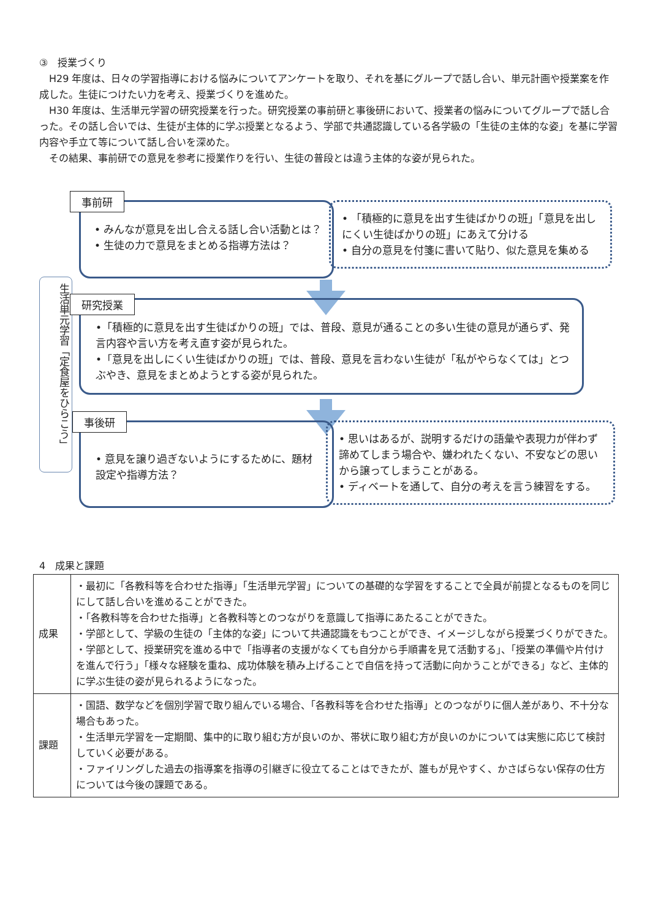③　授業づくり
H29 年度は、日々の学習指導における悩みについてアンケートを取り、それを基にグループで話し合い、単元計画や授業案を作成した。生徒につけたい力を考え、授業づくりを進めた。
H30 年度は、生活単元学習の研究授業を行った。研究授業の事前研と事後研において、授業者の悩みについてグループで話し合った。その話し合いでは、生徒が主体的に学ぶ授業となるよう、学部で共通認識している各学級の「生徒の主体的な姿」を基に学習内容や手立て等について話し合いを深めた。
その結果、事前研での意見を参考に授業作りを行い、生徒の普段とは違う主体的な姿が見られた。
生活単元学習「定食屋をひらこう」
事前研
• みんなが意見を出し合える話し合い活動とは？
• 生徒の力で意見をまとめる指導方法は？
• 「積極的に意見を出す生徒ばかりの班」「意見を出しにくい生徒ばかりの班」にあえて分ける
• 自分の意見を付箋に書いて貼り、似た意見を集める
研究授業
•「積極的に意見を出す生徒ばかりの班」では、普段、意見が通ることの多い生徒の意見が通らず、発言内容や言い方を考え直す姿が見られた。
•「意見を出しにくい生徒ばかりの班」では、普段、意見を言わない生徒が「私がやらなくては」とつぶやき、意見をまとめようとする姿が見られた。
事後研
• 意見を譲り過ぎないようにするために、題材設定や指導方法？
• 思いはあるが、説明するだけの語彙や表現力が伴わず諦めてしまう場合や、嫌われたくない、不安などの思いから譲ってしまうことがある。
• ディベートを通して、自分の考えを言う練習をする。
4　成果と課題
| 成果 | ・最初に「各教科等を合わせた指導」「生活単元学習」についての基礎的な学習をすることで全員が前提となるものを同じにして話し合いを進めることができた。 ・「各教科等を合わせた指導」と各教科等とのつながりを意識して指導にあたることができた。 ・学部として、学級の生徒の「主体的な姿」について共通認識をもつことができ、イメージしながら授業づくりができた。 ・学部として、授業研究を進める中で「指導者の支援がなくても自分から手順書を見て活動する」、「授業の準備や片付けを進んで行う」「様々な経験を重ね、成功体験を積み上げることで自信を持って活動に向かうことができる」など、主体的に学ぶ生徒の姿が見られるようになった。 |
| 課題 | ・国語、数学などを個別学習で取り組んでいる場合、「各教科等を合わせた指導」とのつながりに個人差があり、不十分な場合もあった。 ・生活単元学習を一定期間、集中的に取り組む方が良いのか、帯状に取り組む方が良いのかについては実態に応じて検討していく必要がある。 ・ファイリングした過去の指導案を指導の引継ぎに役立てることはできたが、誰もが見やすく、かさばらない保存の仕方については今後の課題である。 |